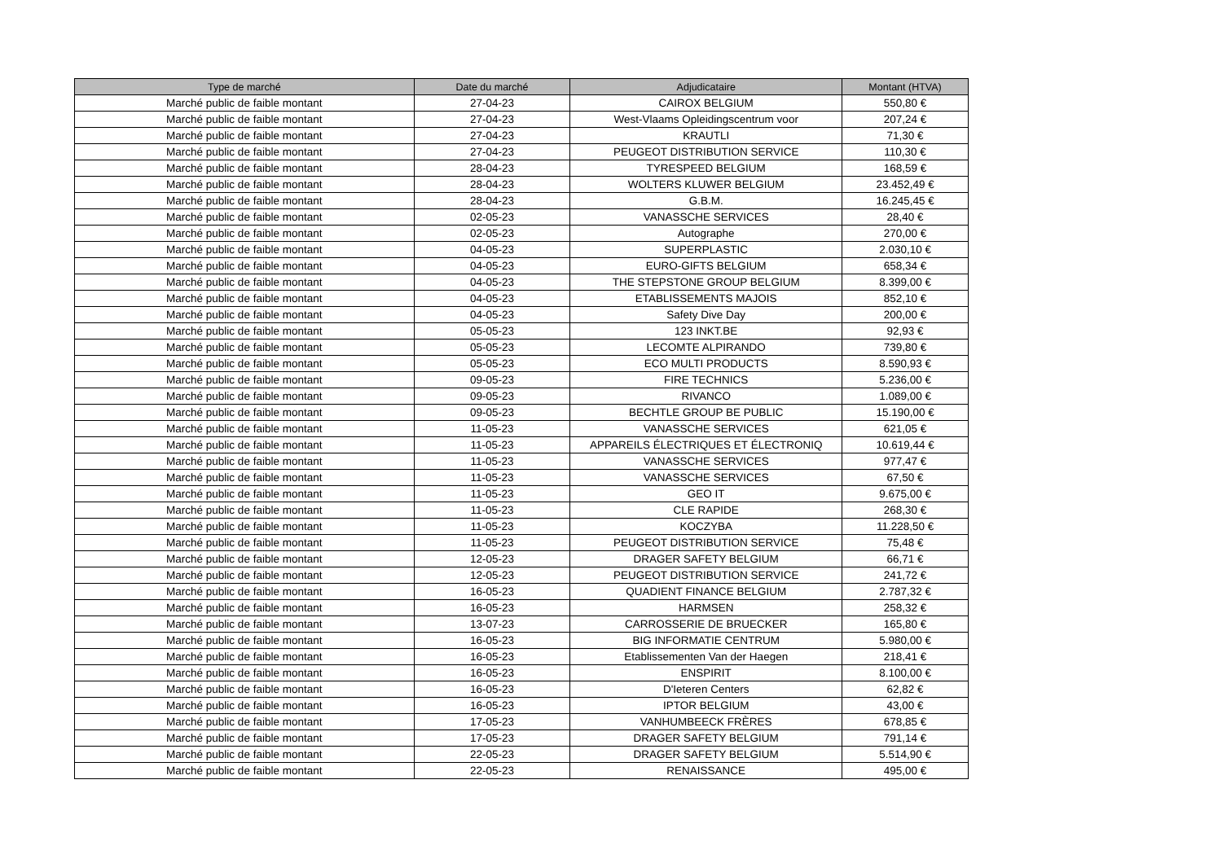| Type de marché | Date du marché | Adjudicataire | Montant (HTVA) |
| --- | --- | --- | --- |
| Marché public de faible montant | 27-04-23 | CAIROX BELGIUM | 550,80 € |
| Marché public de faible montant | 27-04-23 | West-Vlaams Opleidingscentrum voor | 207,24 € |
| Marché public de faible montant | 27-04-23 | KRAUTLI | 71,30 € |
| Marché public de faible montant | 27-04-23 | PEUGEOT DISTRIBUTION SERVICE | 110,30 € |
| Marché public de faible montant | 28-04-23 | TYRESPEED BELGIUM | 168,59 € |
| Marché public de faible montant | 28-04-23 | WOLTERS KLUWER BELGIUM | 23.452,49 € |
| Marché public de faible montant | 28-04-23 | G.B.M. | 16.245,45 € |
| Marché public de faible montant | 02-05-23 | VANASSCHE SERVICES | 28,40 € |
| Marché public de faible montant | 02-05-23 | Autographe | 270,00 € |
| Marché public de faible montant | 04-05-23 | SUPERPLASTIC | 2.030,10 € |
| Marché public de faible montant | 04-05-23 | EURO-GIFTS BELGIUM | 658,34 € |
| Marché public de faible montant | 04-05-23 | THE STEPSTONE GROUP BELGIUM | 8.399,00 € |
| Marché public de faible montant | 04-05-23 | ETABLISSEMENTS MAJOIS | 852,10 € |
| Marché public de faible montant | 04-05-23 | Safety Dive Day | 200,00 € |
| Marché public de faible montant | 05-05-23 | 123 INKT.BE | 92,93 € |
| Marché public de faible montant | 05-05-23 | LECOMTE ALPIRANDO | 739,80 € |
| Marché public de faible montant | 05-05-23 | ECO MULTI PRODUCTS | 8.590,93 € |
| Marché public de faible montant | 09-05-23 | FIRE TECHNICS | 5.236,00 € |
| Marché public de faible montant | 09-05-23 | RIVANCO | 1.089,00 € |
| Marché public de faible montant | 09-05-23 | BECHTLE GROUP BE PUBLIC | 15.190,00 € |
| Marché public de faible montant | 11-05-23 | VANASSCHE SERVICES | 621,05 € |
| Marché public de faible montant | 11-05-23 | APPAREILS ÉLECTRIQUES ET ÉLECTRONIQ | 10.619,44 € |
| Marché public de faible montant | 11-05-23 | VANASSCHE SERVICES | 977,47 € |
| Marché public de faible montant | 11-05-23 | VANASSCHE SERVICES | 67,50 € |
| Marché public de faible montant | 11-05-23 | GEO IT | 9.675,00 € |
| Marché public de faible montant | 11-05-23 | CLE RAPIDE | 268,30 € |
| Marché public de faible montant | 11-05-23 | KOCZYBA | 11.228,50 € |
| Marché public de faible montant | 11-05-23 | PEUGEOT DISTRIBUTION SERVICE | 75,48 € |
| Marché public de faible montant | 12-05-23 | DRAGER SAFETY BELGIUM | 66,71 € |
| Marché public de faible montant | 12-05-23 | PEUGEOT DISTRIBUTION SERVICE | 241,72 € |
| Marché public de faible montant | 16-05-23 | QUADIENT FINANCE BELGIUM | 2.787,32 € |
| Marché public de faible montant | 16-05-23 | HARMSEN | 258,32 € |
| Marché public de faible montant | 13-07-23 | CARROSSERIE DE BRUECKER | 165,80 € |
| Marché public de faible montant | 16-05-23 | BIG INFORMATIE CENTRUM | 5.980,00 € |
| Marché public de faible montant | 16-05-23 | Etablissementen Van der Haegen | 218,41 € |
| Marché public de faible montant | 16-05-23 | ENSPIRIT | 8.100,00 € |
| Marché public de faible montant | 16-05-23 | D'Ieteren Centers | 62,82 € |
| Marché public de faible montant | 16-05-23 | IPTOR BELGIUM | 43,00 € |
| Marché public de faible montant | 17-05-23 | VANHUMBEECK FRÈRES | 678,85 € |
| Marché public de faible montant | 17-05-23 | DRAGER SAFETY BELGIUM | 791,14 € |
| Marché public de faible montant | 22-05-23 | DRAGER SAFETY BELGIUM | 5.514,90 € |
| Marché public de faible montant | 22-05-23 | RENAISSANCE | 495,00 € |